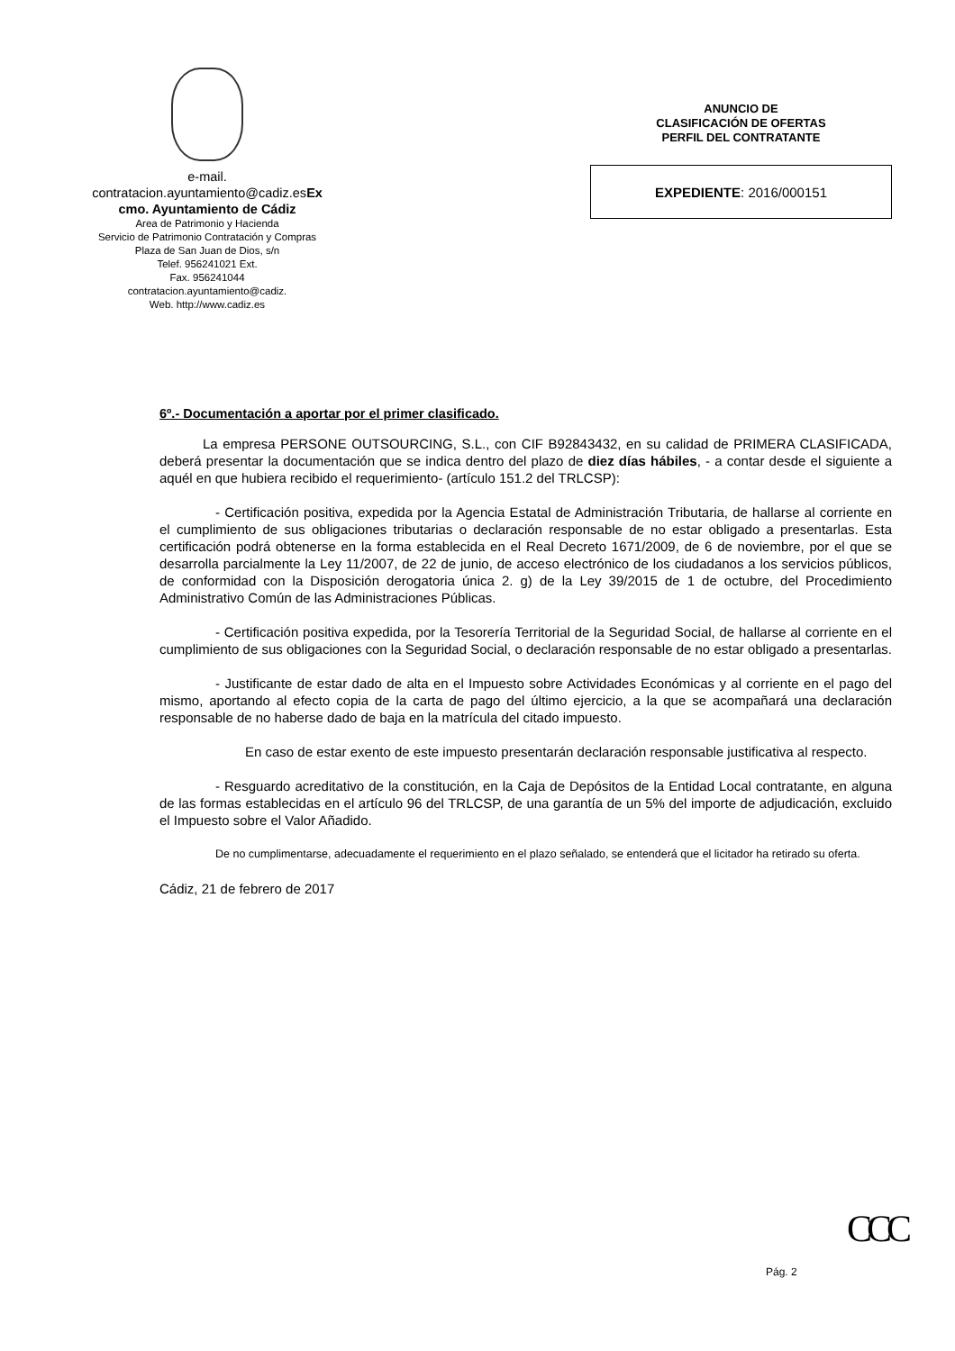e-mail.
contratacion.ayuntamiento@cadiz.esEx
cmo. Ayuntamiento de Cádiz
Area de Patrimonio y Hacienda
Servicio de Patrimonio Contratación y Compras
Plaza de San Juan de Dios, s/n
Telef. 956241021 Ext.
Fax. 956241044
contratacion.ayuntamiento@cadiz.
Web. http://www.cadiz.es
ANUNCIO DE
CLASIFICACIÓN DE OFERTAS
PERFIL DEL CONTRATANTE
EXPEDIENTE: 2016/000151
6º.- Documentación a aportar por el primer clasificado.
La empresa PERSONE OUTSOURCING, S.L., con CIF B92843432, en su calidad de PRIMERA CLASIFICADA, deberá presentar la documentación que se indica dentro del plazo de diez días hábiles, - a contar desde el siguiente a aquél en que hubiera recibido el requerimiento- (artículo 151.2 del TRLCSP):
- Certificación positiva, expedida por la Agencia Estatal de Administración Tributaria, de hallarse al corriente en el cumplimiento de sus obligaciones tributarias o declaración responsable de no estar obligado a presentarlas. Esta certificación podrá obtenerse en la forma establecida en el Real Decreto 1671/2009, de 6 de noviembre, por el que se desarrolla parcialmente la Ley 11/2007, de 22 de junio, de acceso electrónico de los ciudadanos a los servicios públicos, de conformidad con la Disposición derogatoria única 2. g) de la Ley 39/2015 de 1 de octubre, del Procedimiento Administrativo Común de las Administraciones Públicas.
- Certificación positiva expedida, por la Tesorería Territorial de la Seguridad Social, de hallarse al corriente en el cumplimiento de sus obligaciones con la Seguridad Social, o declaración responsable de no estar obligado a presentarlas.
- Justificante de estar dado de alta en el Impuesto sobre Actividades Económicas y al corriente en el pago del mismo, aportando al efecto copia de la carta de pago del último ejercicio, a la que se acompañará una declaración responsable de no haberse dado de baja en la matrícula del citado impuesto.
En caso de estar exento de este impuesto presentarán declaración responsable justificativa al respecto.
- Resguardo acreditativo de la constitución, en la Caja de Depósitos de la Entidad Local contratante, en alguna de las formas establecidas en el artículo 96 del TRLCSP, de una garantía de un 5% del importe de adjudicación, excluido el Impuesto sobre el Valor Añadido.
De no cumplimentarse, adecuadamente el requerimiento en el plazo señalado, se entenderá que el licitador ha retirado su oferta.
Cádiz, 21 de febrero de 2017
CCC
Pág. 2